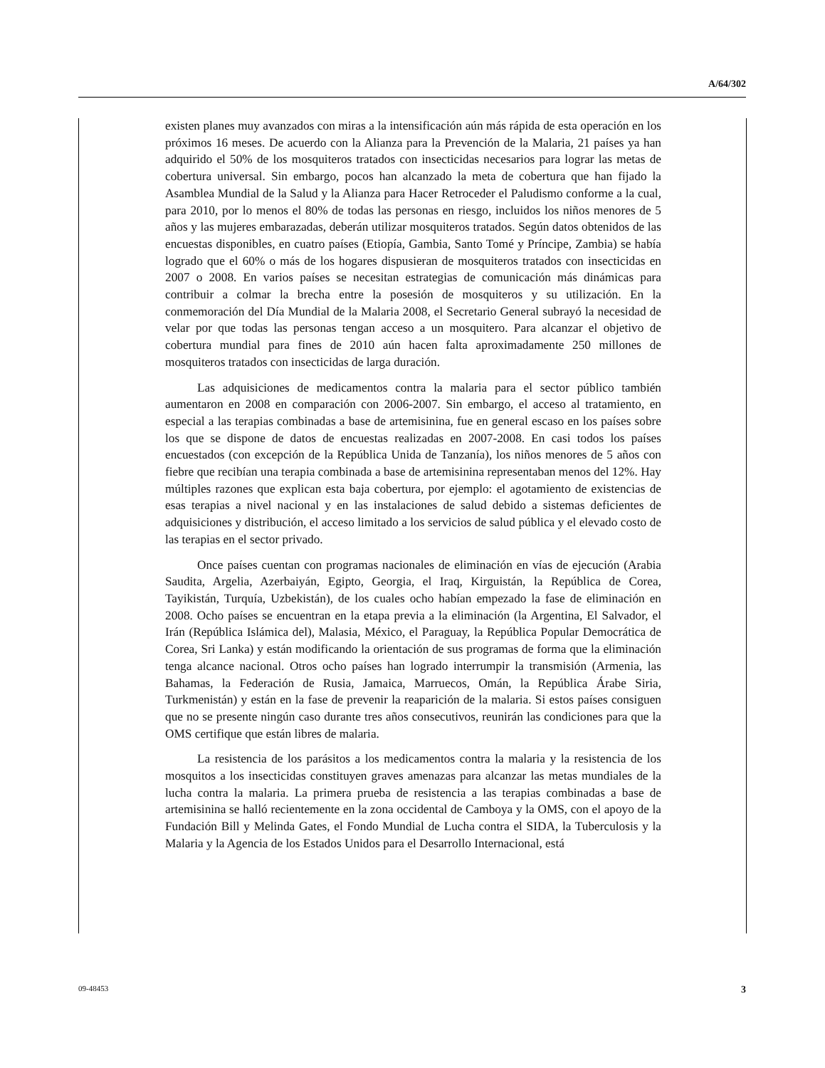A/64/302
existen planes muy avanzados con miras a la intensificación aún más rápida de esta operación en los próximos 16 meses. De acuerdo con la Alianza para la Prevención de la Malaria, 21 países ya han adquirido el 50% de los mosquiteros tratados con insecticidas necesarios para lograr las metas de cobertura universal. Sin embargo, pocos han alcanzado la meta de cobertura que han fijado la Asamblea Mundial de la Salud y la Alianza para Hacer Retroceder el Paludismo conforme a la cual, para 2010, por lo menos el 80% de todas las personas en riesgo, incluidos los niños menores de 5 años y las mujeres embarazadas, deberán utilizar mosquiteros tratados. Según datos obtenidos de las encuestas disponibles, en cuatro países (Etiopía, Gambia, Santo Tomé y Príncipe, Zambia) se había logrado que el 60% o más de los hogares dispusieran de mosquiteros tratados con insecticidas en 2007 o 2008. En varios países se necesitan estrategias de comunicación más dinámicas para contribuir a colmar la brecha entre la posesión de mosquiteros y su utilización. En la conmemoración del Día Mundial de la Malaria 2008, el Secretario General subrayó la necesidad de velar por que todas las personas tengan acceso a un mosquitero. Para alcanzar el objetivo de cobertura mundial para fines de 2010 aún hacen falta aproximadamente 250 millones de mosquiteros tratados con insecticidas de larga duración.
Las adquisiciones de medicamentos contra la malaria para el sector público también aumentaron en 2008 en comparación con 2006-2007. Sin embargo, el acceso al tratamiento, en especial a las terapias combinadas a base de artemisinina, fue en general escaso en los países sobre los que se dispone de datos de encuestas realizadas en 2007-2008. En casi todos los países encuestados (con excepción de la República Unida de Tanzanía), los niños menores de 5 años con fiebre que recibían una terapia combinada a base de artemisinina representaban menos del 12%. Hay múltiples razones que explican esta baja cobertura, por ejemplo: el agotamiento de existencias de esas terapias a nivel nacional y en las instalaciones de salud debido a sistemas deficientes de adquisiciones y distribución, el acceso limitado a los servicios de salud pública y el elevado costo de las terapias en el sector privado.
Once países cuentan con programas nacionales de eliminación en vías de ejecución (Arabia Saudita, Argelia, Azerbaiyán, Egipto, Georgia, el Iraq, Kirguistán, la República de Corea, Tayikistán, Turquía, Uzbekistán), de los cuales ocho habían empezado la fase de eliminación en 2008. Ocho países se encuentran en la etapa previa a la eliminación (la Argentina, El Salvador, el Irán (República Islámica del), Malasia, México, el Paraguay, la República Popular Democrática de Corea, Sri Lanka) y están modificando la orientación de sus programas de forma que la eliminación tenga alcance nacional. Otros ocho países han logrado interrumpir la transmisión (Armenia, las Bahamas, la Federación de Rusia, Jamaica, Marruecos, Omán, la República Árabe Siria, Turkmenistán) y están en la fase de prevenir la reaparición de la malaria. Si estos países consiguen que no se presente ningún caso durante tres años consecutivos, reunirán las condiciones para que la OMS certifique que están libres de malaria.
La resistencia de los parásitos a los medicamentos contra la malaria y la resistencia de los mosquitos a los insecticidas constituyen graves amenazas para alcanzar las metas mundiales de la lucha contra la malaria. La primera prueba de resistencia a las terapias combinadas a base de artemisinina se halló recientemente en la zona occidental de Camboya y la OMS, con el apoyo de la Fundación Bill y Melinda Gates, el Fondo Mundial de Lucha contra el SIDA, la Tuberculosis y la Malaria y la Agencia de los Estados Unidos para el Desarrollo Internacional, está
09-48453 3